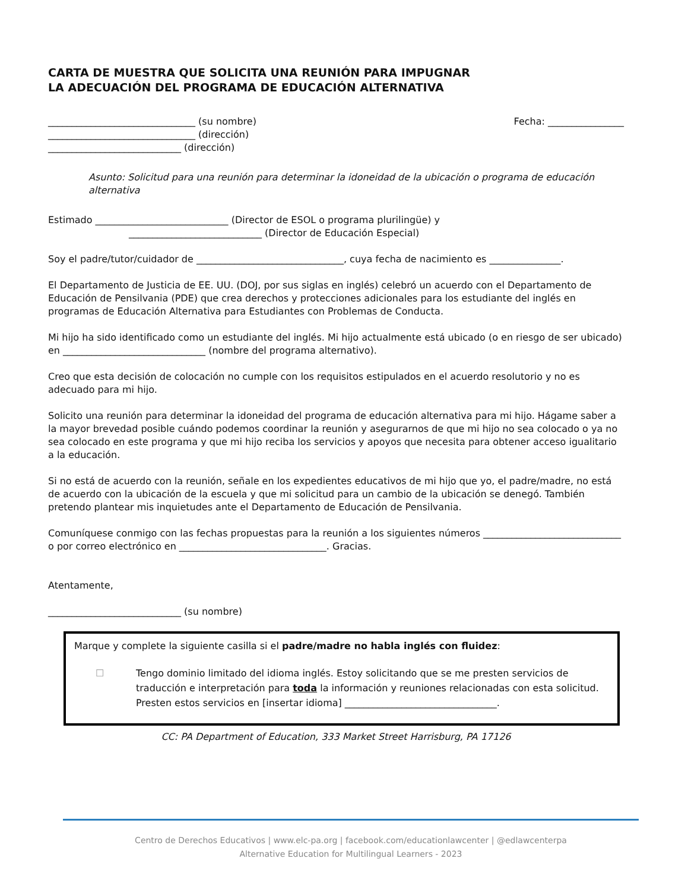CARTA DE MUESTRA QUE SOLICITA UNA REUNIÓN PARA IMPUGNAR
LA ADECUACIÓN DEL PROGRAMA DE EDUCACIÓN ALTERNATIVA
_______________________________ (su nombre) Fecha: ________________
_______________________________ (dirección)
____________________________ (dirección)
Asunto: Solicitud para una reunión para determinar la idoneidad de la ubicación o programa de educación alternativa
Estimado ____________________________ (Director de ESOL o programa plurilingüe) y
____________________________ (Director de Educación Especial)
Soy el padre/tutor/cuidador de _______________________________, cuya fecha de nacimiento es _______________.
El Departamento de Justicia de EE. UU. (DOJ, por sus siglas en inglés) celebró un acuerdo con el Departamento de Educación de Pensilvania (PDE) que crea derechos y protecciones adicionales para los estudiante del inglés en programas de Educación Alternativa para Estudiantes con Problemas de Conducta.
Mi hijo ha sido identificado como un estudiante del inglés. Mi hijo actualmente está ubicado (o en riesgo de ser ubicado) en ______________________________ (nombre del programa alternativo).
Creo que esta decisión de colocación no cumple con los requisitos estipulados en el acuerdo resolutorio y no es adecuado para mi hijo.
Solicito una reunión para determinar la idoneidad del programa de educación alternativa para mi hijo. Hágame saber a la mayor brevedad posible cuándo podemos coordinar la reunión y asegurarnos de que mi hijo no sea colocado o ya no sea colocado en este programa y que mi hijo reciba los servicios y apoyos que necesita para obtener acceso igualitario a la educación.
Si no está de acuerdo con la reunión, señale en los expedientes educativos de mi hijo que yo, el padre/madre, no está de acuerdo con la ubicación de la escuela y que mi solicitud para un cambio de la ubicación se denegó. También pretendo plantear mis inquietudes ante el Departamento de Educación de Pensilvania.
Comuníquese conmigo con las fechas propuestas para la reunión a los siguientes números _____________________________ o por correo electrónico en _______________________________. Gracias.
Atentamente,
____________________________ (su nombre)
Marque y complete la siguiente casilla si el padre/madre no habla inglés con fluidez:
☐ Tengo dominio limitado del idioma inglés. Estoy solicitando que se me presten servicios de traducción e interpretación para toda la información y reuniones relacionadas con esta solicitud. Presten estos servicios en [insertar idioma] ________________________________.
CC: PA Department of Education, 333 Market Street Harrisburg, PA 17126
Centro de Derechos Educativos | www.elc-pa.org | facebook.com/educationlawcenter | @edlawcenterpa
Alternative Education for Multilingual Learners - 2023